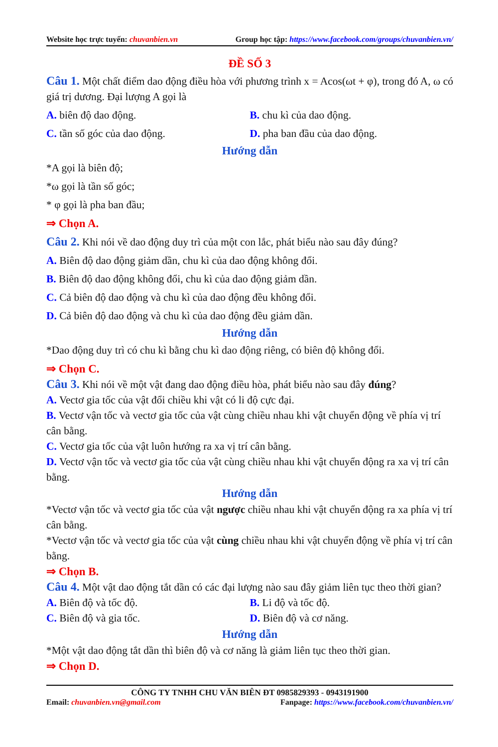Website học trực tuyến: chuvanbien.vn Group học tập: https://www.facebook.com/groups/chuvanbien.vn/
ĐỀ SỐ 3
Câu 1. Một chất điểm dao động điều hòa với phương trình x = Acos(ωt + φ), trong đó A, ω có giá trị dương. Đại lượng A gọi là
A. biên độ dao động. B. chu kì của dao động.
C. tần số góc của dao động. D. pha ban đầu của dao động.
Hướng dẫn
*A gọi là biên độ;
*ω gọi là tần số góc;
* φ gọi là pha ban đầu;
⇒ Chọn A.
Câu 2. Khi nói về dao động duy trì của một con lắc, phát biểu nào sau đây đúng?
A. Biên độ dao động giảm dần, chu kì của dao động không đổi.
B. Biên độ dao động không đổi, chu kì của dao động giảm dần.
C. Cả biên độ dao động và chu kì của dao động đều không đổi.
D. Cả biên độ dao động và chu kì của dao động đều giảm dần.
Hướng dẫn
*Dao động duy trì có chu kì bằng chu kì dao động riêng, có biên độ không đổi.
⇒ Chọn C.
Câu 3. Khi nói về một vật đang dao động điều hòa, phát biểu nào sau đây đúng?
A. Vectơ gia tốc của vật đổi chiều khi vật có li độ cực đại.
B. Vectơ vận tốc và vectơ gia tốc của vật cùng chiều nhau khi vật chuyển động về phía vị trí cân bằng.
C. Vectơ gia tốc của vật luôn hướng ra xa vị trí cân bằng.
D. Vectơ vận tốc và vectơ gia tốc của vật cùng chiều nhau khi vật chuyển động ra xa vị trí cân bằng.
Hướng dẫn
*Vectơ vận tốc và vectơ gia tốc của vật ngược chiều nhau khi vật chuyển động ra xa phía vị trí cân bằng.
*Vectơ vận tốc và vectơ gia tốc của vật cùng chiều nhau khi vật chuyển động về phía vị trí cân bằng.
⇒ Chọn B.
Câu 4. Một vật dao động tắt dần có các đại lượng nào sau đây giảm liên tục theo thời gian?
A. Biên độ và tốc độ. B. Li độ và tốc độ.
C. Biên độ và gia tốc. D. Biên độ và cơ năng.
Hướng dẫn
*Một vật dao động tắt dần thì biên độ và cơ năng là giảm liên tục theo thời gian.
⇒ Chọn D.
CÔNG TY TNHH CHU VĂN BIÊN ĐT 0985829393 - 0943191900
Email: chuvanbien.vn@gmail.com Fanpage: https://www.facebook.com/chuvanbien.vn/